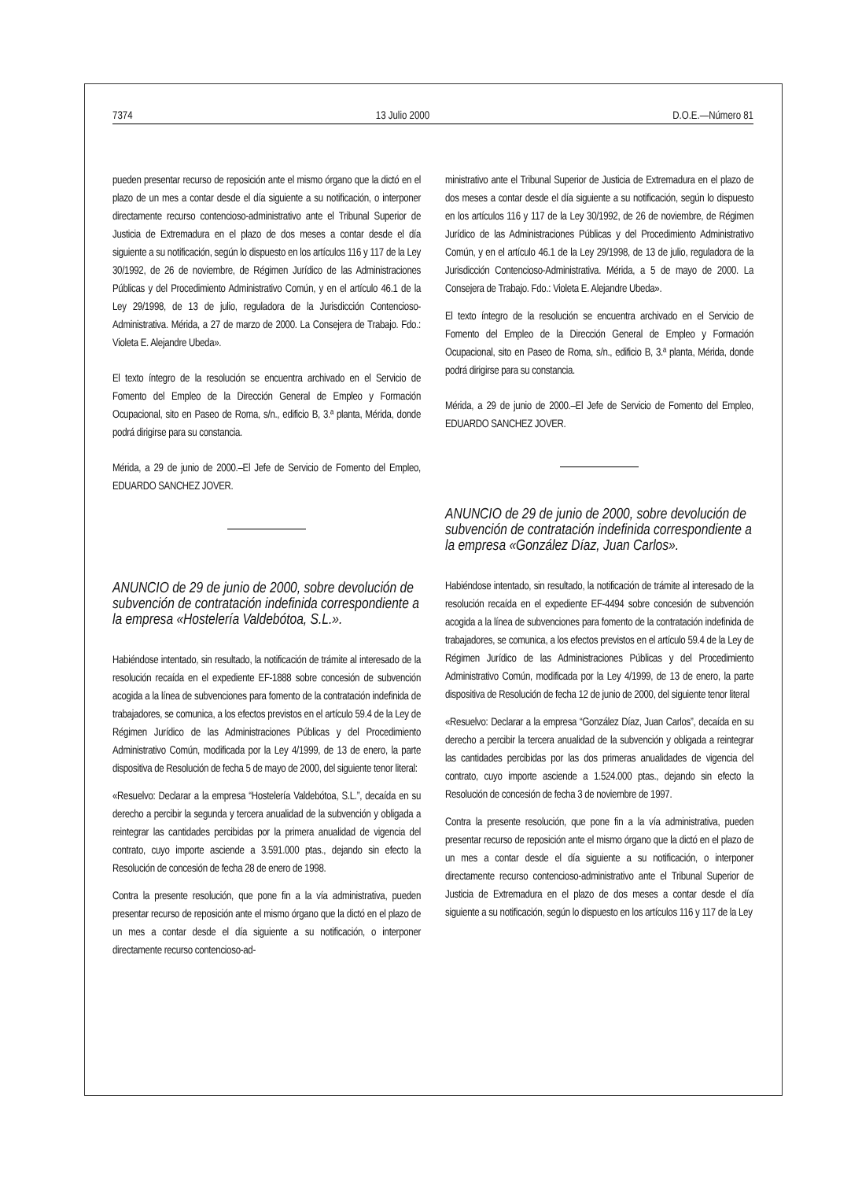7374 13 Julio 2000 D.O.E.—Número 81
pueden presentar recurso de reposición ante el mismo órgano que la dictó en el plazo de un mes a contar desde el día siguiente a su notificación, o interponer directamente recurso contencioso-administrativo ante el Tribunal Superior de Justicia de Extremadura en el plazo de dos meses a contar desde el día siguiente a su notificación, según lo dispuesto en los artículos 116 y 117 de la Ley 30/1992, de 26 de noviembre, de Régimen Jurídico de las Administraciones Públicas y del Procedimiento Administrativo Común, y en el artículo 46.1 de la Ley 29/1998, de 13 de julio, reguladora de la Jurisdicción Contencioso-Administrativa. Mérida, a 27 de marzo de 2000. La Consejera de Trabajo. Fdo.: Violeta E. Alejandre Ubeda».
El texto íntegro de la resolución se encuentra archivado en el Servicio de Fomento del Empleo de la Dirección General de Empleo y Formación Ocupacional, sito en Paseo de Roma, s/n., edificio B, 3.ª planta, Mérida, donde podrá dirigirse para su constancia.
Mérida, a 29 de junio de 2000.–El Jefe de Servicio de Fomento del Empleo, EDUARDO SANCHEZ JOVER.
ANUNCIO de 29 de junio de 2000, sobre devolución de subvención de contratación indefinida correspondiente a la empresa «Hostelería Valdebótoa, S.L.».
Habiéndose intentado, sin resultado, la notificación de trámite al interesado de la resolución recaída en el expediente EF-1888 sobre concesión de subvención acogida a la línea de subvenciones para fomento de la contratación indefinida de trabajadores, se comunica, a los efectos previstos en el artículo 59.4 de la Ley de Régimen Jurídico de las Administraciones Públicas y del Procedimiento Administrativo Común, modificada por la Ley 4/1999, de 13 de enero, la parte dispositiva de Resolución de fecha 5 de mayo de 2000, del siguiente tenor literal:
«Resuelvo: Declarar a la empresa “Hostelería Valdebótoa, S.L.”, decaída en su derecho a percibir la segunda y tercera anualidad de la subvención y obligada a reintegrar las cantidades percibidas por la primera anualidad de vigencia del contrato, cuyo importe asciende a 3.591.000 ptas., dejando sin efecto la Resolución de concesión de fecha 28 de enero de 1998.
Contra la presente resolución, que pone fin a la vía administrativa, pueden presentar recurso de reposición ante el mismo órgano que la dictó en el plazo de un mes a contar desde el día siguiente a su notificación, o interponer directamente recurso contencioso-ad-
ministrativo ante el Tribunal Superior de Justicia de Extremadura en el plazo de dos meses a contar desde el día siguiente a su notificación, según lo dispuesto en los artículos 116 y 117 de la Ley 30/1992, de 26 de noviembre, de Régimen Jurídico de las Administraciones Públicas y del Procedimiento Administrativo Común, y en el artículo 46.1 de la Ley 29/1998, de 13 de julio, reguladora de la Jurisdicción Contencioso-Administrativa. Mérida, a 5 de mayo de 2000. La Consejera de Trabajo. Fdo.: Violeta E. Alejandre Ubeda».
El texto íntegro de la resolución se encuentra archivado en el Servicio de Fomento del Empleo de la Dirección General de Empleo y Formación Ocupacional, sito en Paseo de Roma, s/n., edificio B, 3.ª planta, Mérida, donde podrá dirigirse para su constancia.
Mérida, a 29 de junio de 2000.–El Jefe de Servicio de Fomento del Empleo, EDUARDO SANCHEZ JOVER.
ANUNCIO de 29 de junio de 2000, sobre devolución de subvención de contratación indefinida correspondiente a la empresa «González Díaz, Juan Carlos».
Habiéndose intentado, sin resultado, la notificación de trámite al interesado de la resolución recaída en el expediente EF-4494 sobre concesión de subvención acogida a la línea de subvenciones para fomento de la contratación indefinida de trabajadores, se comunica, a los efectos previstos en el artículo 59.4 de la Ley de Régimen Jurídico de las Administraciones Públicas y del Procedimiento Administrativo Común, modificada por la Ley 4/1999, de 13 de enero, la parte dispositiva de Resolución de fecha 12 de junio de 2000, del siguiente tenor literal
«Resuelvo: Declarar a la empresa “González Díaz, Juan Carlos”, decaída en su derecho a percibir la tercera anualidad de la subvención y obligada a reintegrar las cantidades percibidas por las dos primeras anualidades de vigencia del contrato, cuyo importe asciende a 1.524.000 ptas., dejando sin efecto la Resolución de concesión de fecha 3 de noviembre de 1997.
Contra la presente resolución, que pone fin a la vía administrativa, pueden presentar recurso de reposición ante el mismo órgano que la dictó en el plazo de un mes a contar desde el día siguiente a su notificación, o interponer directamente recurso contencioso-administrativo ante el Tribunal Superior de Justicia de Extremadura en el plazo de dos meses a contar desde el día siguiente a su notificación, según lo dispuesto en los artículos 116 y 117 de la Ley